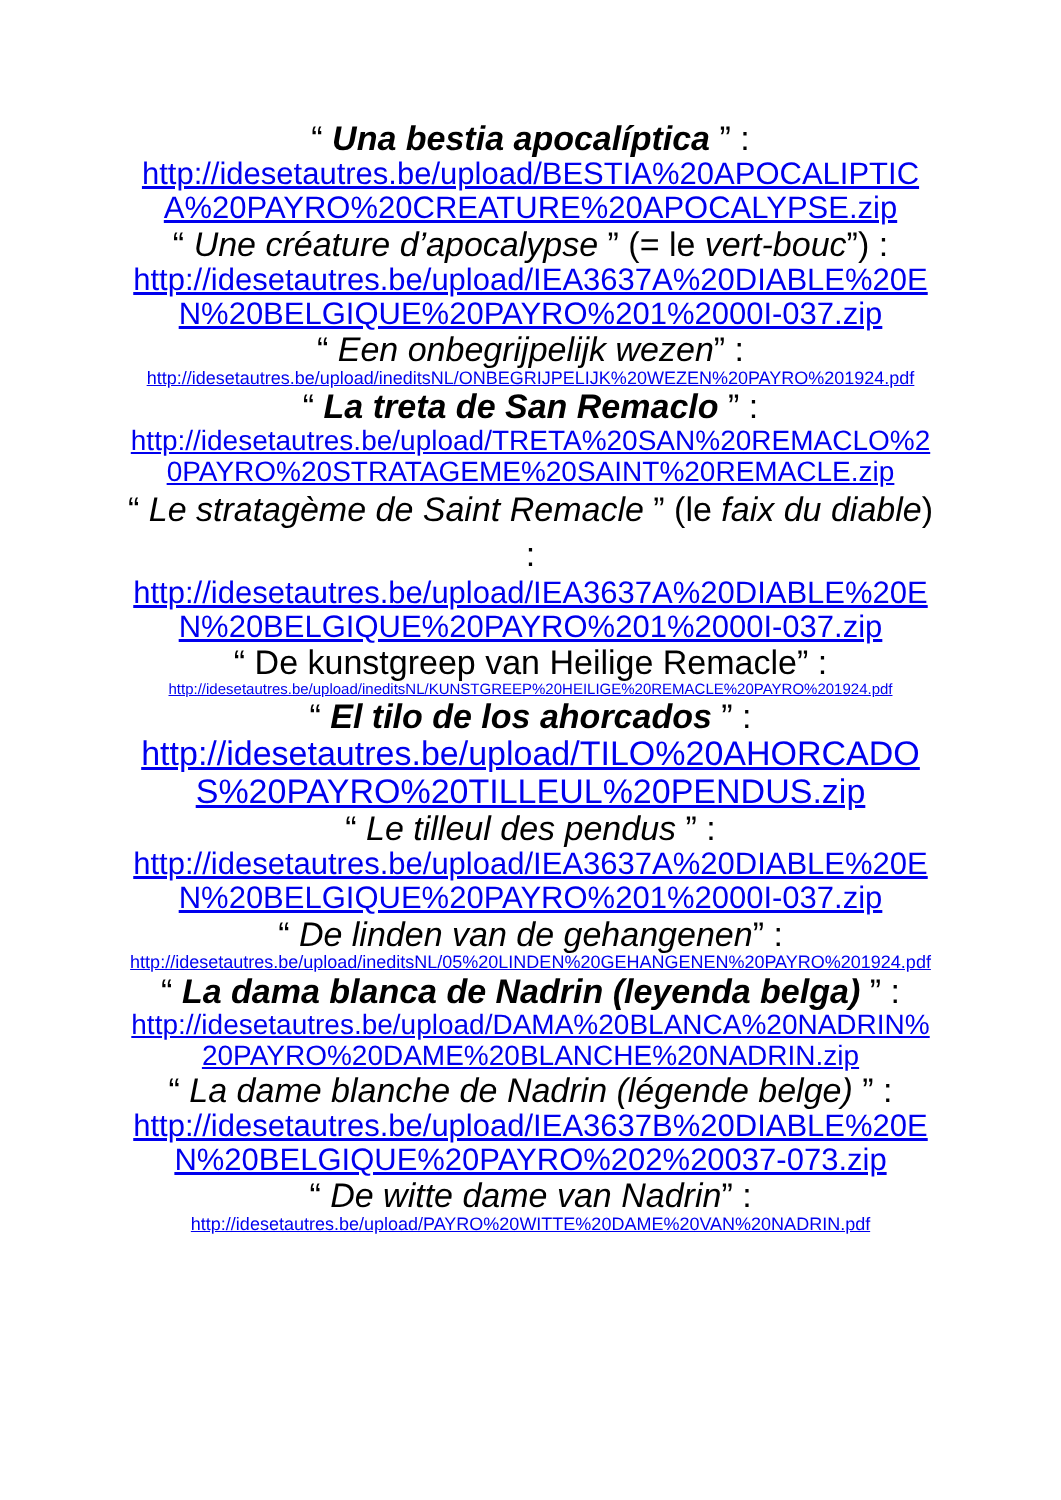“ Una bestia apocalíptica ” :
http://idesetautres.be/upload/BESTIA%20APOCALIPTICA%20PAYRO%20CREATURE%20APOCALYPSE.zip
“ Une créature d’apocalypse ” (= le vert-bouc”) :
http://idesetautres.be/upload/IEA3637A%20DIABLE%20EN%20BELGIQUE%20PAYRO%201%2000I-037.zip
“ Een onbegrijpelijk wezen” :
http://idesetautres.be/upload/ineditsNL/ONBEGRIJPELIJK%20WEZEN%20PAYRO%201924.pdf
“ La treta de San Remaclo ” :
http://idesetautres.be/upload/TRETA%20SAN%20REMACLO%20PAYRO%20STRATAGEME%20SAINT%20REMACLE.zip
“ Le stratagème de Saint Remacle ” (le faix du diable) :
http://idesetautres.be/upload/IEA3637A%20DIABLE%20EN%20BELGIQUE%20PAYRO%201%2000I-037.zip
“ De kunstgreep van Heilige Remacle” :
http://idesetautres.be/upload/ineditsNL/KUNSTGREEP%20HEILIGE%20REMACLE%20PAYRO%201924.pdf
“ El tilo de los ahorcados ” :
http://idesetautres.be/upload/TILO%20AHORCADOS%20PAYRO%20TILLEUL%20PENDUS.zip
“ Le tilleul des pendus ” :
http://idesetautres.be/upload/IEA3637A%20DIABLE%20EN%20BELGIQUE%20PAYRO%201%2000I-037.zip
“ De linden van de gehangenen” :
http://idesetautres.be/upload/ineditsNL/05%20LINDEN%20GEHANGENEN%20PAYRO%201924.pdf
“ La dama blanca de Nadrin (leyenda belga) ” :
http://idesetautres.be/upload/DAMA%20BLANCA%20NADRIN%20PAYRO%20DAME%20BLANCHE%20NADRIN.zip
“ La dame blanche de Nadrin (légende belge) ” :
http://idesetautres.be/upload/IEA3637B%20DIABLE%20EN%20BELGIQUE%20PAYRO%202%20037-073.zip
“ De witte dame van Nadrin” :
http://idesetautres.be/upload/PAYRO%20WITTE%20DAME%20VAN%20NADRIN.pdf